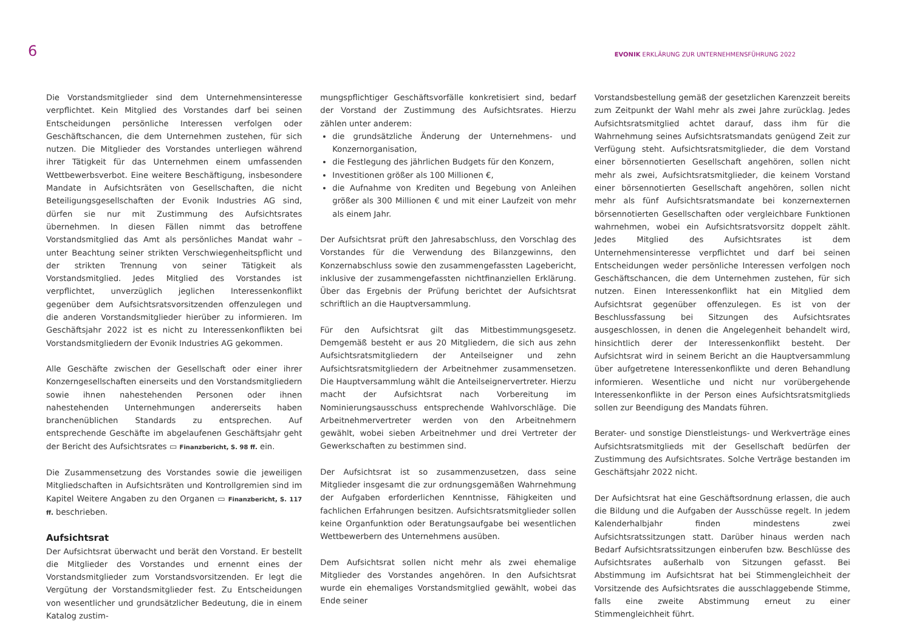6
EVONIK ERKLÄRUNG ZUR UNTERNEHMENSFÜHRUNG 2022
Die Vorstandsmitglieder sind dem Unternehmensinteresse verpflichtet. Kein Mitglied des Vorstandes darf bei seinen Entscheidungen persönliche Interessen verfolgen oder Geschäftschancen, die dem Unternehmen zustehen, für sich nutzen. Die Mitglieder des Vorstandes unterliegen während ihrer Tätigkeit für das Unternehmen einem umfassenden Wettbewerbsverbot. Eine weitere Beschäftigung, insbesondere Mandate in Aufsichtsräten von Gesellschaften, die nicht Beteiligungsgesellschaften der Evonik Industries AG sind, dürfen sie nur mit Zustimmung des Aufsichtsrates übernehmen. In diesen Fällen nimmt das betroffene Vorstandsmitglied das Amt als persönliches Mandat wahr – unter Beachtung seiner strikten Verschwiegenheitspflicht und der strikten Trennung von seiner Tätigkeit als Vorstandsmitglied. Jedes Mitglied des Vorstandes ist verpflichtet, unverzüglich jeglichen Interessenkonflikt gegenüber dem Aufsichtsratsvorsitzenden offenzulegen und die anderen Vorstandsmitglieder hierüber zu informieren. Im Geschäftsjahr 2022 ist es nicht zu Interessenkonflikten bei Vorstandsmitgliedern der Evonik Industries AG gekommen.
Alle Geschäfte zwischen der Gesellschaft oder einer ihrer Konzerngesellschaften einerseits und den Vorstandsmitgliedern sowie ihnen nahestehenden Personen oder ihnen nahestehenden Unternehmungen andererseits haben branchenüblichen Standards zu entsprechen. Auf entsprechende Geschäfte im abgelaufenen Geschäftsjahr geht der Bericht des Aufsichtsrates ▭ Finanzbericht, S. 98 ff. ein.
Die Zusammensetzung des Vorstandes sowie die jeweiligen Mitgliedschaften in Aufsichtsräten und Kontrollgremien sind im Kapitel Weitere Angaben zu den Organen ▭ Finanzbericht, S. 117 ff. beschrieben.
Aufsichtsrat
Der Aufsichtsrat überwacht und berät den Vorstand. Er bestellt die Mitglieder des Vorstandes und ernennt eines der Vorstandsmitglieder zum Vorstandsvorsitzenden. Er legt die Vergütung der Vorstandsmitglieder fest. Zu Entscheidungen von wesentlicher und grundsätzlicher Bedeutung, die in einem Katalog zustim-
mungspflichtiger Geschäftsvorfälle konkretisiert sind, bedarf der Vorstand der Zustimmung des Aufsichtsrates. Hierzu zählen unter anderem:
die grundsätzliche Änderung der Unternehmens- und Konzernorganisation,
die Festlegung des jährlichen Budgets für den Konzern,
Investitionen größer als 100 Millionen €,
die Aufnahme von Krediten und Begebung von Anleihen größer als 300 Millionen € und mit einer Laufzeit von mehr als einem Jahr.
Der Aufsichtsrat prüft den Jahresabschluss, den Vorschlag des Vorstandes für die Verwendung des Bilanzgewinns, den Konzernabschluss sowie den zusammengefassten Lagebericht, inklusive der zusammengefassten nichtfinanziellen Erklärung. Über das Ergebnis der Prüfung berichtet der Aufsichtsrat schriftlich an die Hauptversammlung.
Für den Aufsichtsrat gilt das Mitbestimmungsgesetz. Demgemäß besteht er aus 20 Mitgliedern, die sich aus zehn Aufsichtsratsmitgliedern der Anteilseigner und zehn Aufsichtsratsmitgliedern der Arbeitnehmer zusammensetzen. Die Hauptversammlung wählt die Anteilseignervertreter. Hierzu macht der Aufsichtsrat nach Vorbereitung im Nominierungsausschuss entsprechende Wahlvorschläge. Die Arbeitnehmervertreter werden von den Arbeitnehmern gewählt, wobei sieben Arbeitnehmer und drei Vertreter der Gewerkschaften zu bestimmen sind.
Der Aufsichtsrat ist so zusammenzusetzen, dass seine Mitglieder insgesamt die zur ordnungsgemäßen Wahrnehmung der Aufgaben erforderlichen Kenntnisse, Fähigkeiten und fachlichen Erfahrungen besitzen. Aufsichtsratsmitglieder sollen keine Organfunktion oder Beratungsaufgabe bei wesentlichen Wettbewerbern des Unternehmens ausüben.
Dem Aufsichtsrat sollen nicht mehr als zwei ehemalige Mitglieder des Vorstandes angehören. In den Aufsichtsrat wurde ein ehemaliges Vorstandsmitglied gewählt, wobei das Ende seiner
Vorstandsbestellung gemäß der gesetzlichen Karenzzeit bereits zum Zeitpunkt der Wahl mehr als zwei Jahre zurücklag. Jedes Aufsichtsratsmitglied achtet darauf, dass ihm für die Wahrnehmung seines Aufsichtsratsmandats genügend Zeit zur Verfügung steht. Aufsichtsratsmitglieder, die dem Vorstand einer börsennotierten Gesellschaft angehören, sollen nicht mehr als zwei, Aufsichtsratsmitglieder, die keinem Vorstand einer börsennotierten Gesellschaft angehören, sollen nicht mehr als fünf Aufsichtsratsmandate bei konzernexternen börsennotierten Gesellschaften oder vergleichbare Funktionen wahrnehmen, wobei ein Aufsichtsratsvorsitz doppelt zählt. Jedes Mitglied des Aufsichtsrates ist dem Unternehmensinteresse verpflichtet und darf bei seinen Entscheidungen weder persönliche Interessen verfolgen noch Geschäftschancen, die dem Unternehmen zustehen, für sich nutzen. Einen Interessenkonflikt hat ein Mitglied dem Aufsichtsrat gegenüber offenzulegen. Es ist von der Beschlussfassung bei Sitzungen des Aufsichtsrates ausgeschlossen, in denen die Angelegenheit behandelt wird, hinsichtlich derer der Interessenkonflikt besteht. Der Aufsichtsrat wird in seinem Bericht an die Hauptversammlung über aufgetretene Interessenkonflikte und deren Behandlung informieren. Wesentliche und nicht nur vorübergehende Interessenkonflikte in der Person eines Aufsichtsratsmitglieds sollen zur Beendigung des Mandats führen.
Berater- und sonstige Dienstleistungs- und Werkverträge eines Aufsichtsratsmitglieds mit der Gesellschaft bedürfen der Zustimmung des Aufsichtsrates. Solche Verträge bestanden im Geschäftsjahr 2022 nicht.
Der Aufsichtsrat hat eine Geschäftsordnung erlassen, die auch die Bildung und die Aufgaben der Ausschüsse regelt. In jedem Kalenderhalbjahr finden mindestens zwei Aufsichtsratssitzungen statt. Darüber hinaus werden nach Bedarf Aufsichtsratssitzungen einberufen bzw. Beschlüsse des Aufsichtsrates außerhalb von Sitzungen gefasst. Bei Abstimmung im Aufsichtsrat hat bei Stimmengleichheit der Vorsitzende des Aufsichtsrates die ausschlaggebende Stimme, falls eine zweite Abstimmung erneut zu einer Stimmengleichheit führt.